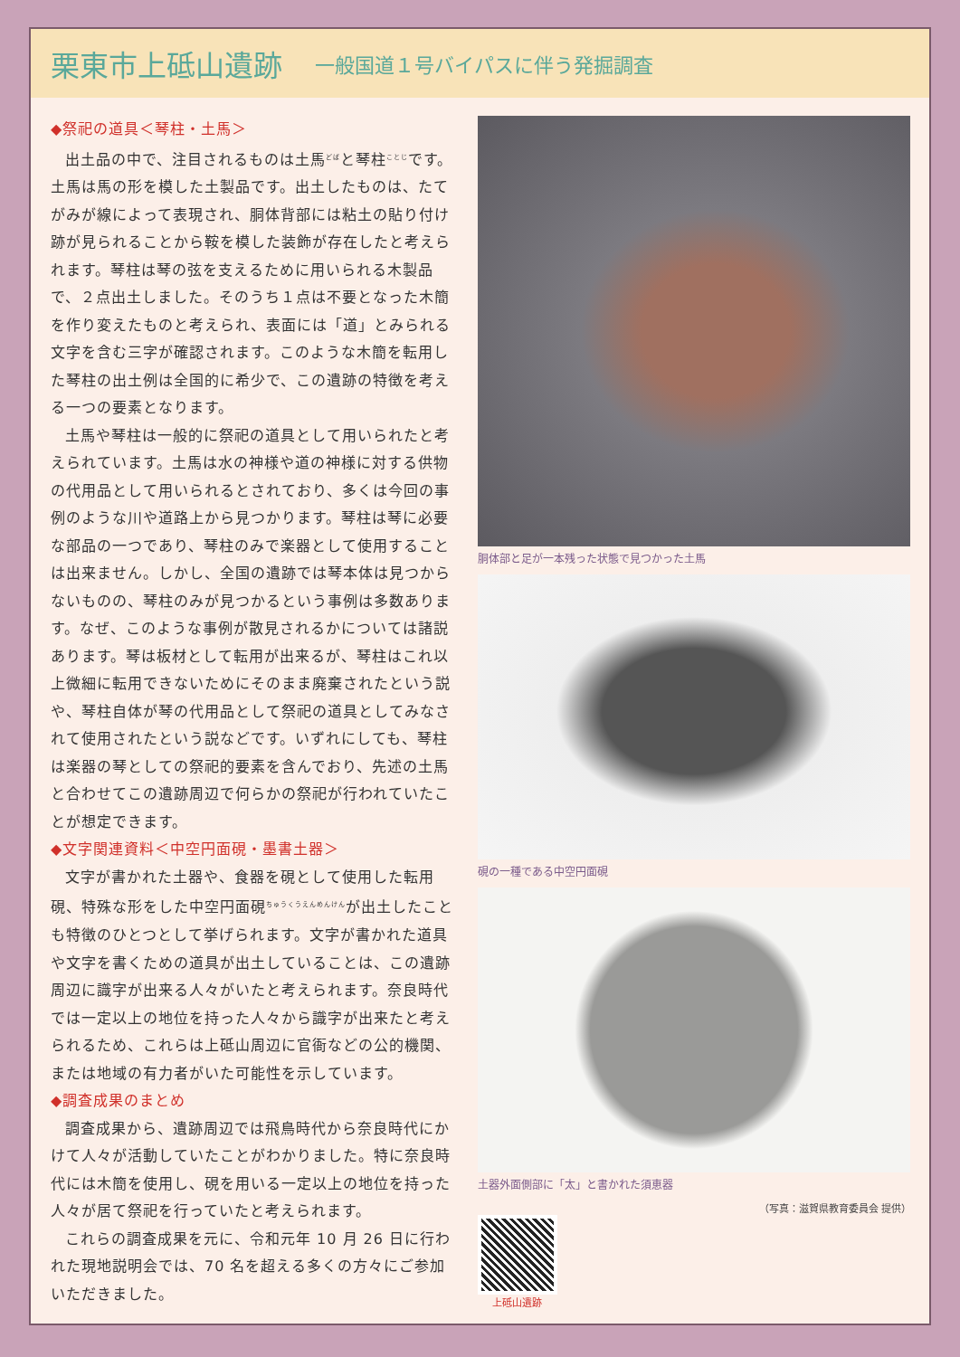栗東市上砥山遺跡
一般国道１号バイパスに伴う発掘調査
◆祭祀の道具＜琴柱・土馬＞
出土品の中で、注目されるものは土馬<sup>どば</sup>と琴柱<sup>ことじ</sup>です。土馬は馬の形を模した土製品です。出土したものは、たてがみが線によって表現され、胴体背部には粘土の貼り付け跡が見られることから鞍を模した装飾が存在したと考えられます。琴柱は琴の弦を支えるために用いられる木製品で、２点出土しました。そのうち１点は不要となった木簡を作り変えたものと考えられ、表面には「道」とみられる文字を含む三字が確認されます。このような木簡を転用した琴柱の出土例は全国的に希少で、この遺跡の特徴を考える一つの要素となります。
土馬や琴柱は一般的に祭祀の道具として用いられたと考えられています。土馬は水の神様や道の神様に対する供物の代用品として用いられるとされており、多くは今回の事例のような川や道路上から見つかります。琴柱は琴に必要な部品の一つであり、琴柱のみで楽器として使用することは出来ません。しかし、全国の遺跡では琴本体は見つからないものの、琴柱のみが見つかるという事例は多数あります。なぜ、このような事例が散見されるかについては諸説あります。琴は板材として転用が出来るが、琴柱はこれ以上微細に転用できないためにそのまま廃棄されたという説や、琴柱自体が琴の代用品として祭祀の道具としてみなされて使用されたという説などです。いずれにしても、琴柱は楽器の琴としての祭祀的要素を含んでおり、先述の土馬と合わせてこの遺跡周辺で何らかの祭祀が行われていたことが想定できます。
◆文字関連資料＜中空円面硯・墨書土器＞
文字が書かれた土器や、食器を硯として使用した転用硯、特殊な形をした中空円面硯<sup>ちゅうくうえんめんけん</sup>が出土したことも特徴のひとつとして挙げられます。文字が書かれた道具や文字を書くための道具が出土していることは、この遺跡周辺に識字が出来る人々がいたと考えられます。奈良時代では一定以上の地位を持った人々から識字が出来たと考えられるため、これらは上砥山周辺に官衙などの公的機関、または地域の有力者がいた可能性を示しています。
◆調査成果のまとめ
調査成果から、遺跡周辺では飛鳥時代から奈良時代にかけて人々が活動していたことがわかりました。特に奈良時代には木簡を使用し、硯を用いる一定以上の地位を持った人々が居て祭祀を行っていたと考えられます。
これらの調査成果を元に、令和元年 10 月 26 日に行われた現地説明会では、70 名を超える多くの方々にご参加いただきました。
胴体部と足が一本残った状態で見つかった土馬
硯の一種である中空円面硯
土器外面側部に「太」と書かれた須恵器
（写真：滋賀県教育委員会 提供）
上砥山遺跡